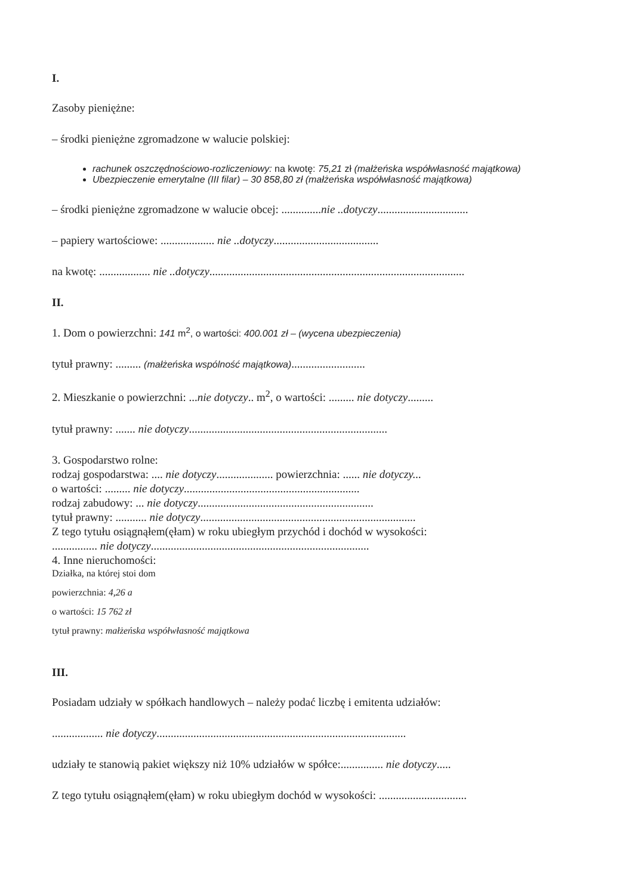I.
Zasoby pieniężne:
– środki pieniężne zgromadzone w walucie polskiej:
rachunek oszczędnościowo-rozliczeniowy: na kwotę: 75,21 zł (małżeńska współwłasność majątkowa)
Ubezpieczenie emerytalne (III filar) – 30 858,80 zł (małżeńska współwłasność majątkowa)
– środki pieniężne zgromadzone w walucie obcej: ..............nie ..dotyczy................................
– papiery wartościowe: ................... nie ..dotyczy.....................................
na kwotę: .................. nie ..dotyczy..........................................................................................
II.
1. Dom o powierzchni: 141 m<sup>2</sup>, o wartości: 400.001 zł – (wycena ubezpieczenia)
tytuł prawny: ......... (małżeńska wspólność majątkowa)..........................
2. Mieszkanie o powierzchni: ...nie dotyczy.. m<sup>2</sup>, o wartości: ......... nie dotyczy.........
tytuł prawny: ....... nie dotyczy......................................................................
3. Gospodarstwo rolne:
rodzaj gospodarstwa: .... nie dotyczy.................... powierzchnia: ...... nie dotyczy...
o wartości: ......... nie dotyczy..............................................................
rodzaj zabudowy: ... nie dotyczy..............................................................
tytuł prawny: ........... nie dotyczy............................................................................
Z tego tytułu osiągnąłem(ęłam) w roku ubiegłym przychód i dochód w wysokości:
................ nie dotyczy.............................................................................
4. Inne nieruchomości:
Działka, na której stoi dom
powierzchnia: 4,26 a
o wartości: 15 762 zł
tytuł prawny: małżeńska współwłasność majątkowa
III.
Posiadam udziały w spółkach handlowych – należy podać liczbę i emitenta udziałów:
.................. nie dotyczy........................................................................................
udziały te stanowią pakiet większy niż 10% udziałów w spółce:............... nie dotyczy.....
Z tego tytułu osiągnąłem(ęłam) w roku ubiegłym dochód w wysokości: ...............................